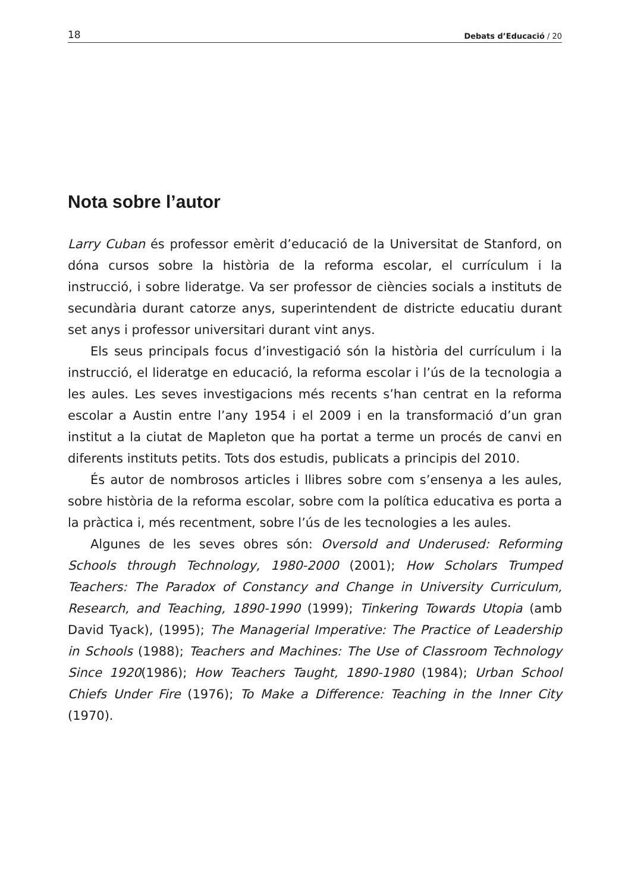18 Debats d’Educació / 20
Nota sobre l’autor
Larry Cuban és professor emèrit d’educació de la Universitat de Stanford, on dóna cursos sobre la història de la reforma escolar, el currículum i la instrucció, i sobre lideratge. Va ser professor de ciències socials a instituts de secundària durant catorze anys, superintendent de districte educatiu durant set anys i professor universitari durant vint anys.
Els seus principals focus d’investigació són la història del currículum i la instrucció, el lideratge en educació, la reforma escolar i l’ús de la tecnologia a les aules. Les seves investigacions més recents s’han centrat en la reforma escolar a Austin entre l’any 1954 i el 2009 i en la transformació d’un gran institut a la ciutat de Mapleton que ha portat a terme un procés de canvi en diferents instituts petits. Tots dos estudis, publicats a principis del 2010.
És autor de nombrosos articles i llibres sobre com s’ensenya a les aules, sobre història de la reforma escolar, sobre com la política educativa es porta a la pràctica i, més recentment, sobre l’ús de les tecnologies a les aules.
Algunes de les seves obres són: Oversold and Underused: Reforming Schools through Technology, 1980-2000 (2001); How Scholars Trumped Teachers: The Paradox of Constancy and Change in University Curriculum, Research, and Teaching, 1890-1990 (1999); Tinkering Towards Utopia (amb David Tyack), (1995); The Managerial Imperative: The Practice of Leadership in Schools (1988); Teachers and Machines: The Use of Classroom Technology Since 1920(1986); How Teachers Taught, 1890-1980 (1984); Urban School Chiefs Under Fire (1976); To Make a Difference: Teaching in the Inner City (1970).